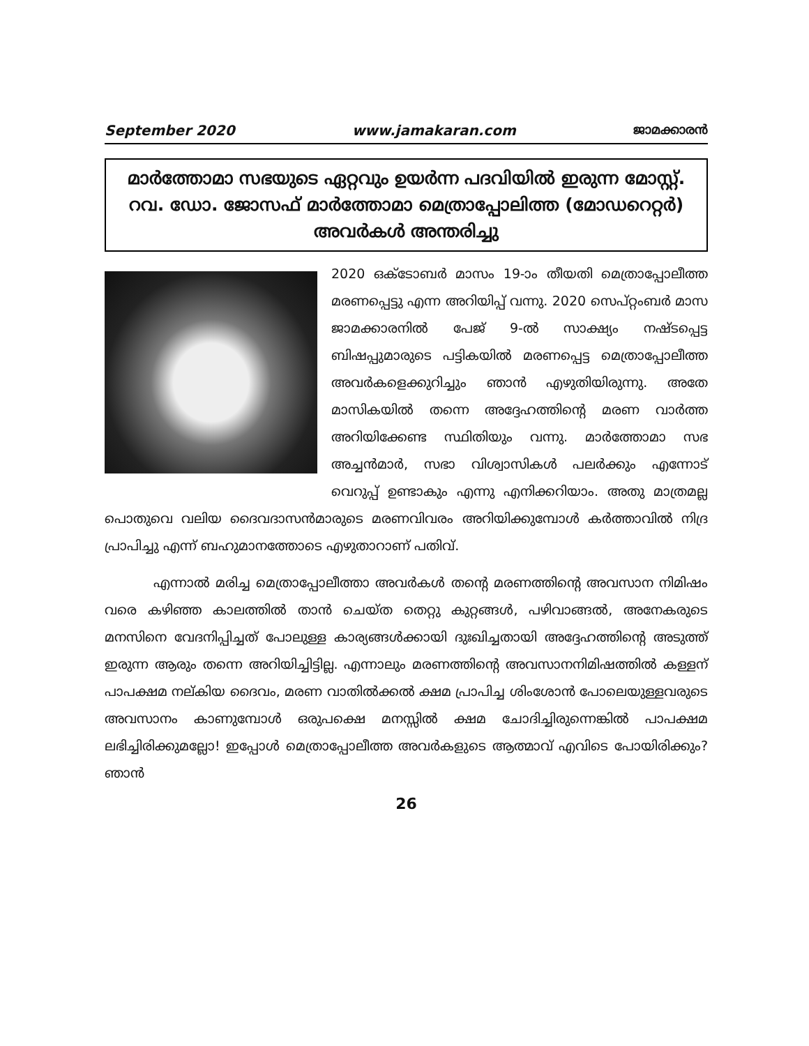September 2020 www.jamakaran.com ജാമക്കാരൻ
മാർത്തോമാ സഭയുടെ ഏറ്റവും ഉയർന്ന പദവിയിൽ ഇരുന്ന മോസ്റ്റ്. റവ. ഡോ. ജോസഫ് മാർത്തോമാ മെത്രാപ്പോലിത്ത (മോഡറെറ്റർ) അവർകൾ അന്തരിച്ചു
2020 ഒക്ടോബർ മാസം 19-ാം തീയതി മെത്രാപ്പോലീത്ത മരണപ്പെട്ടു എന്ന അറിയിപ്പ് വന്നു. 2020 സെപ്റ്റംബർ മാസ ജാമക്കാരനിൽ പേജ് 9-ൽ സാക്ഷ്യം നഷ്ടപ്പെട്ട ബിഷപ്പുമാരുടെ പട്ടികയിൽ മരണപ്പെട്ട മെത്രാപ്പോലീത്ത അവർകളെക്കുറിച്ചും ഞാൻ എഴുതിയിരുന്നു. അതേ മാസികയിൽ തന്നെ അദ്ദേഹത്തിന്റെ മരണ വാർത്ത അറിയിക്കേണ്ട സ്ഥിതിയും വന്നു. മാർത്തോമാ സഭ അച്ചൻമാർ, സഭാ വിശ്വാസികൾ പലർക്കും എന്നോട് വെറുപ്പ് ഉണ്ടാകും എന്നു എനിക്കറിയാം. അതു മാത്രമല്ല പൊതുവെ വലിയ ദൈവദാസൻമാരുടെ മരണവിവരം അറിയിക്കുമ്പോൾ കർത്താവിൽ നിദ്ര പ്രാപിച്ചു എന്ന് ബഹുമാനത്തോടെ എഴുതാറാണ് പതിവ്.
എന്നാൽ മരിച്ച മെത്രാപ്പോലീത്താ അവർകൾ തന്റെ മരണത്തിന്റെ അവസാന നിമിഷം വരെ കഴിഞ്ഞ കാലത്തിൽ താൻ ചെയ്ത തെറ്റു കുറ്റങ്ങൾ, പഴിവാങ്ങൽ, അനേകരുടെ മനസിനെ വേദനിപ്പിച്ചത് പോലുള്ള കാര്യങ്ങൾക്കായി ദുഃഖിച്ചതായി അദ്ദേഹത്തിന്റെ അടുത്ത് ഇരുന്ന ആരും തന്നെ അറിയിച്ചിട്ടില്ല. എന്നാലും മരണത്തിന്റെ അവസാനനിമിഷത്തിൽ കള്ളന് പാപക്ഷമ നല്കിയ ദൈവം, മരണ വാതിൽക്കൽ ക്ഷമ പ്രാപിച്ച ശിംശോൻ പോലെയുള്ളവരുടെ അവസാനം കാണുമ്പോൾ ഒരുപക്ഷെ മനസ്സിൽ ക്ഷമ ചോദിച്ചിരുന്നെങ്കിൽ പാപക്ഷമ ലഭിച്ചിരിക്കുമല്ലോ! ഇപ്പോൾ മെത്രാപ്പോലീത്ത അവർകളുടെ ആത്മാവ് എവിടെ പോയിരിക്കും? ഞാൻ
26